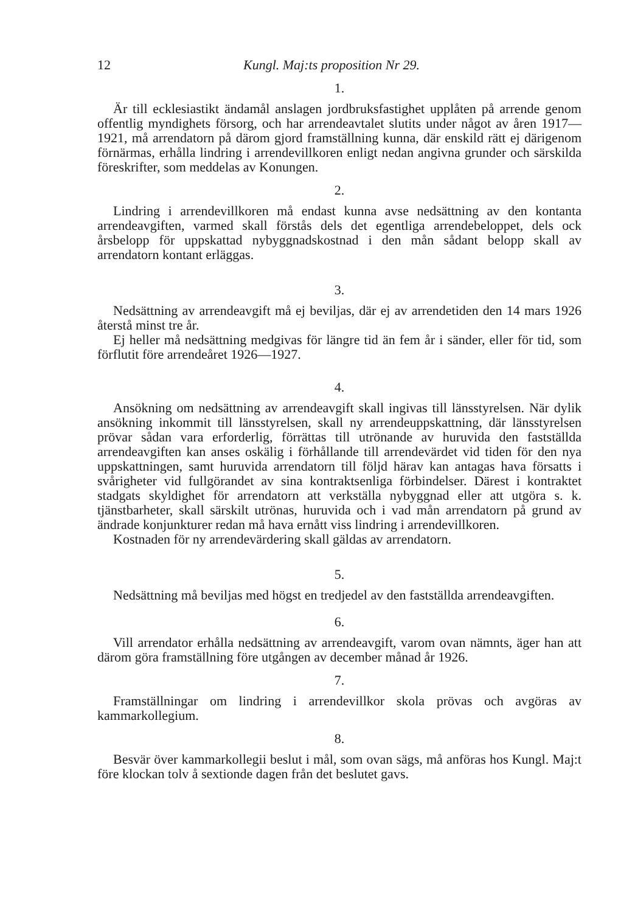12 Kungl. Maj:ts proposition Nr 29.
1.
Är till ecklesiastikt ändamål anslagen jordbruksfastighet upplåten på arrende genom offentlig myndighets försorg, och har arrendeavtalet slutits under något av åren 1917—1921, må arrendatorn på därom gjord framställning kunna, där enskild rätt ej därigenom förnärmas, erhålla lindring i arrendevillkoren enligt nedan angivna grunder och särskilda föreskrifter, som meddelas av Konungen.
2.
Lindring i arrendevillkoren må endast kunna avse nedsättning av den kontanta arrendeavgiften, varmed skall förstås dels det egentliga arrendebeloppet, dels ock årsbelopp för uppskattad nybyggnadskostnad i den mån sådant belopp skall av arrendatorn kontant erläggas.
3.
Nedsättning av arrendeavgift må ej beviljas, där ej av arrendetiden den 14 mars 1926 återstå minst tre år.
Ej heller må nedsättning medgivas för längre tid än fem år i sänder, eller för tid, som förflutit före arrendeåret 1926—1927.
4.
Ansökning om nedsättning av arrendeavgift skall ingivas till länsstyrelsen. När dylik ansökning inkommit till länsstyrelsen, skall ny arrendeuppskattning, där länsstyrelsen prövar sådan vara erforderlig, förrättas till utrönande av huruvida den fastställda arrendeavgiften kan anses oskälig i förhållande till arrendevärdet vid tiden för den nya uppskattningen, samt huruvida arrendatorn till följd härav kan antagas hava försatts i svårigheter vid fullgörandet av sina kontraktsenliga förbindelser. Därest i kontraktet stadgats skyldighet för arrendatorn att verkställa nybyggnad eller att utgöra s. k. tjänstbarheter, skall särskilt utrönas, huruvida och i vad mån arrendatorn på grund av ändrade konjunkturer redan må hava ernått viss lindring i arrendevillkoren.
Kostnaden för ny arrendevärdering skall gäldas av arrendatorn.
5.
Nedsättning må beviljas med högst en tredjedel av den fastställda arrendeavgiften.
6.
Vill arrendator erhålla nedsättning av arrendeavgift, varom ovan nämnts, äger han att därom göra framställning före utgången av december månad år 1926.
7.
Framställningar om lindring i arrendevillkor skola prövas och avgöras av kammarkollegium.
8.
Besvär över kammarkollegii beslut i mål, som ovan sägs, må anföras hos Kungl. Maj:t före klockan tolv å sextionde dagen från det beslutet gavs.